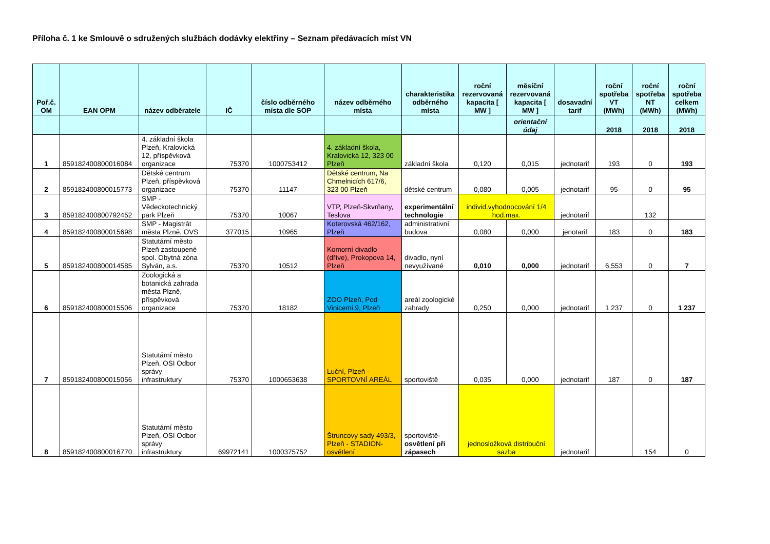Příloha č. 1 ke Smlouvě o sdružených službách dodávky elektřiny – Seznam předávacích míst VN
| Poř.č. OM | EAN OPM | název odběratele | IČ | číslo odběrného místa dle SOP | název odběrného místa | charakteristika odběrného místa | roční rezervovaná kapacita [ MW ] | měsíční rezervovaná kapacita [ MW ] | dosavadní tarif | roční spotřeba VT (MWh) | roční spotřeba NT (MWh) | roční spotřeba celkem (MWh) |
| --- | --- | --- | --- | --- | --- | --- | --- | --- | --- | --- | --- | --- |
| | | | | | | | | orientační údaj | | 2018 | 2018 | 2018 |
| 1 | 859182400800016084 | 4. základní škola Plzeň, Kralovická 12, příspěvková organizace | 75370 | 1000753412 | 4. základní škola, Kralovická 12, 323 00 Plzeň | základní škola | 0,120 | 0,015 | jednotarif | 193 | 0 | 193 |
| 2 | 859182400800015773 | Dětské centrum Plzeň, příspěvková organizace | 75370 | 11147 | Dětské centrum, Na Chmelnicích 617/6, 323 00 Plzeň | dětské centrum | 0,080 | 0,005 | jednotarif | 95 | 0 | 95 |
| 3 | 859182400800792452 | SMP - Vědeckotechnický park Plzeň | 75370 | 10067 | VTP, Plzeň-Skvrňany, Teslova | experimentální technologie | individ.vyhodnocování 1/4 hod.max. | | jednotarif | | 132 | |
| 4 | 859182400800015698 | SMP - Magistrát města Plzně, OVS | 377015 | 10965 | Koterovská 462/162, Plzeň | administrativní budova | 0,080 | 0,000 | jenotarif | 183 | 0 | 183 |
| 5 | 859182400800014585 | Statutární město Plzeň zastoupené spol. Obytná zóna Sylván, a.s. | 75370 | 10512 | Komorní divadlo (dříve), Prokopova 14, Plzeň | divadlo, nyní nevyužívané | 0,010 | 0,000 | jednotarif | 6,553 | 0 | 7 |
| 6 | 859182400800015506 | Zoologická a botanická zahrada města Plzně, příspěvková organizace | 75370 | 18182 | ZOO Plzeň, Pod Vinicemi 9, Plzeň | areál zoologické zahrady | 0,250 | 0,000 | jednotarif | 1 237 | 0 | 1 237 |
| 7 | 859182400800015056 | Statutární město Plzeň, OSI Odbor správy infrastruktury | 75370 | 1000653638 | Luční, Plzeň - SPORTOVNÍ AREÁL | sportoviště | 0,035 | 0,000 | jednotarif | 187 | 0 | 187 |
| 8 | 859182400800016770 | Statutární město Plzeň, OSI Odbor správy infrastruktury | 69972141 | 1000375752 | Štruncovy sady 493/3, Plzeň - STADION-osvětlení | sportoviště- osvětlení při zápasech | jednosložková distribuční sazba | | jednotarif | | 154 | 0 |